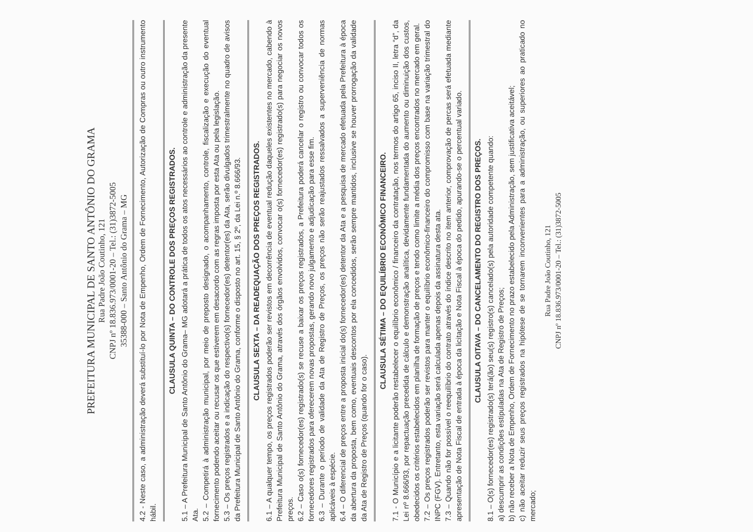PREFEITURA MUNICIPAL DE SANTO ANTÔNIO DO GRAMA
Rua Padre João Coutinho, 121
CNPJ nº 18.836.973/0001-20 – Tel.: (31)3872-5005
35388-000 – Santo Antônio do Grama – MG
4.2 - Neste caso, a administração deverá substituí-lo por Nota de Empenho, Ordem de Fornecimento, Autorização de Compras ou outro instrumento hábil.
CLAUSULA QUINTA – DO CONTROLE DOS PREÇOS REGISTRADOS.
5.1 – A Prefeitura Municipal de Santo Antônio do Grama– MG adotará a prática de todos os atos necessários ao controle e administração da presente Ata.
5.2 – Competirá à administração municipal, por meio de preposto designado, o acompanhamento, controle, fiscalização e execução do eventual fornecimento podendo aceitar ou recusar os que estiverem em desacordo com as regras imposta por esta Ata ou pela legislação.
5.3 – Os preços registrados e a indicação do respectivo(s) fornecedor(es) detentor(es) da Ata, serão divulgados trimestralmente no quadro de avisos da Prefeitura Municipal de Santo Antônio do Grama, conforme o disposto no art. 15, § 2º, da Lei n.º 8.666/93.
CLAUSULA SEXTA – DA READEQUAÇÃO DOS PREÇOS REGISTRADOS.
6.1 – A qualquer tempo, os preços registrados poderão ser revistos em decorrência de eventual redução daqueles existentes no mercado, cabendo à Prefeitura Municipal de Santo Antônio do Grama, através dos órgãos envolvidos, convocar o(s) fornecedor(es) registrado(s) para negociar os novos preços.
6.2 – Caso o(s) fornecedor(es) registrado(s) se recuse a baixar os preços registrados, a Prefeitura poderá cancelar o registro ou convocar todos os fornecedores registrados para oferecerem novas propostas, gerando novo julgamento e adjudicação para esse fim.
6.3 – Durante o período de validade da Ata de Registro de Preços, os preços não serão reajustados ressalvados a superveniência de normas aplicáveis à espécie.
6.4 – O diferencial de preços entre a proposta inicial do(s) fornecedor(es) detentor da Ata e a pesquisa de mercado efetuada pela Prefeitura à época da abertura da proposta, bem como, eventuais descontos por ela concedidos, serão sempre mantidos, inclusive se houver prorrogação da validade da Ata de Registro de Preços (quando for o caso).
CLAUSULA SÉTIMA – DO EQUILÍBRIO ECONÔMICO FINANCEIRO.
7.1 - O Município e a licitante poderão restabelecer o equilíbrio econômico / financeiro da contratação, nos termos do artigo 65, inciso II, letra “d”, da Lei nº 8.666/93, por repactuação precedida de cálculo e demonstração analítica, devidamente fundamentada do aumento ou diminuição dos custos, obedecidos os critérios estabelecidos em planilha de formação de preços e tendo como limite a média dos preços encontrados no mercado em geral.
7.2 – Os preços registrados poderão ser revistos para manter o equilíbrio econômico-financeiro do compromisso com base na variação trimestral do INPC (FGV). Entretanto, esta variação será calculada apenas depois da assinatura desta ata.
7.3 – Quando não for possível o reequilíbrio do contrato através do índice descrito no item anterior, comprovação de percas será efetuada mediante apresentação de Nota Fiscal de entrada à época da licitação e Nota Fiscal à época do pedido, apurando-se o percentual variado.
CLAUSULA OITAVA – DO CANCELAMENTO DO REGISTRO DOS PREÇOS.
8.1 – O(s) fornecedor(es) registrado(s) terá(ão) seu(s) registro(s) cancelado(s) pela autoridade competente quando:
a) descumprir as condições estipuladas na Ata de Registro de Preços;
b) não receber a Nota de Empenho, Ordem de Fornecimento no prazo estabelecido pela Administração, sem justificativa aceitável;
c) não aceitar reduzir seus preços registrados na hipótese de se tornarem inconvenientes para a administração, ou superiores ao praticado no mercado;
Rua Padre João Coutinho, 121
CNPJ nº 18.836.973/0001-20 – Tel.: (31)3872-5005